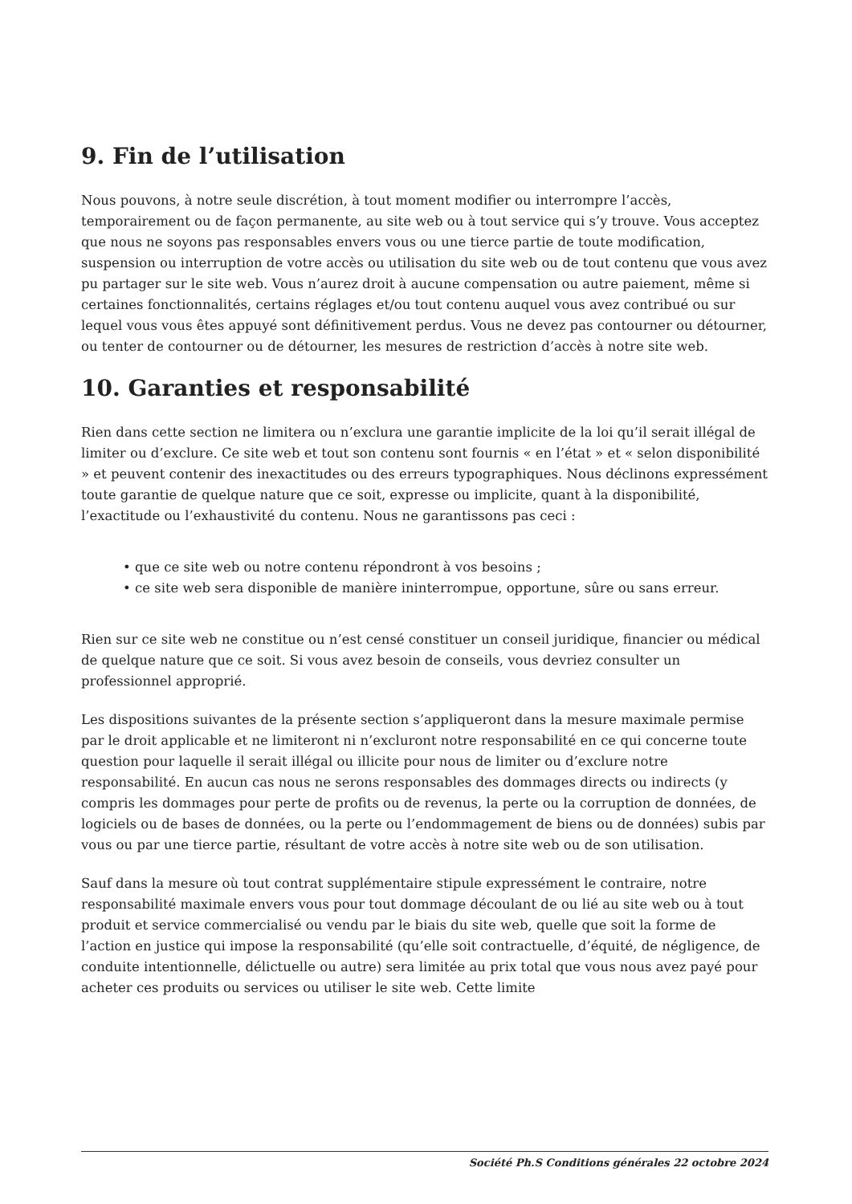9. Fin de l’utilisation
Nous pouvons, à notre seule discrétion, à tout moment modifier ou interrompre l’accès, temporairement ou de façon permanente, au site web ou à tout service qui s’y trouve. Vous acceptez que nous ne soyons pas responsables envers vous ou une tierce partie de toute modification, suspension ou interruption de votre accès ou utilisation du site web ou de tout contenu que vous avez pu partager sur le site web. Vous n’aurez droit à aucune compensation ou autre paiement, même si certaines fonctionnalités, certains réglages et/ou tout contenu auquel vous avez contribué ou sur lequel vous vous êtes appuyé sont définitivement perdus. Vous ne devez pas contourner ou détourner, ou tenter de contourner ou de détourner, les mesures de restriction d’accès à notre site web.
10. Garanties et responsabilité
Rien dans cette section ne limitera ou n’exclura une garantie implicite de la loi qu’il serait illégal de limiter ou d’exclure. Ce site web et tout son contenu sont fournis « en l’état » et « selon disponibilité » et peuvent contenir des inexactitudes ou des erreurs typographiques. Nous déclinons expressément toute garantie de quelque nature que ce soit, expresse ou implicite, quant à la disponibilité, l’exactitude ou l’exhaustivité du contenu. Nous ne garantissons pas ceci :
• que ce site web ou notre contenu répondront à vos besoins ;
• ce site web sera disponible de manière ininterrompue, opportune, sûre ou sans erreur.
Rien sur ce site web ne constitue ou n’est censé constituer un conseil juridique, financier ou médical de quelque nature que ce soit. Si vous avez besoin de conseils, vous devriez consulter un professionnel approprié.
Les dispositions suivantes de la présente section s’appliqueront dans la mesure maximale permise par le droit applicable et ne limiteront ni n’excluront notre responsabilité en ce qui concerne toute question pour laquelle il serait illégal ou illicite pour nous de limiter ou d’exclure notre responsabilité. En aucun cas nous ne serons responsables des dommages directs ou indirects (y compris les dommages pour perte de profits ou de revenus, la perte ou la corruption de données, de logiciels ou de bases de données, ou la perte ou l’endommagement de biens ou de données) subis par vous ou par une tierce partie, résultant de votre accès à notre site web ou de son utilisation.
Sauf dans la mesure où tout contrat supplémentaire stipule expressément le contraire, notre responsabilité maximale envers vous pour tout dommage découlant de ou lié au site web ou à tout produit et service commercialisé ou vendu par le biais du site web, quelle que soit la forme de l’action en justice qui impose la responsabilité (qu’elle soit contractuelle, d’équité, de négligence, de conduite intentionnelle, délictuelle ou autre) sera limitée au prix total que vous nous avez payé pour acheter ces produits ou services ou utiliser le site web. Cette limite
Société Ph.S Conditions générales 22 octobre 2024